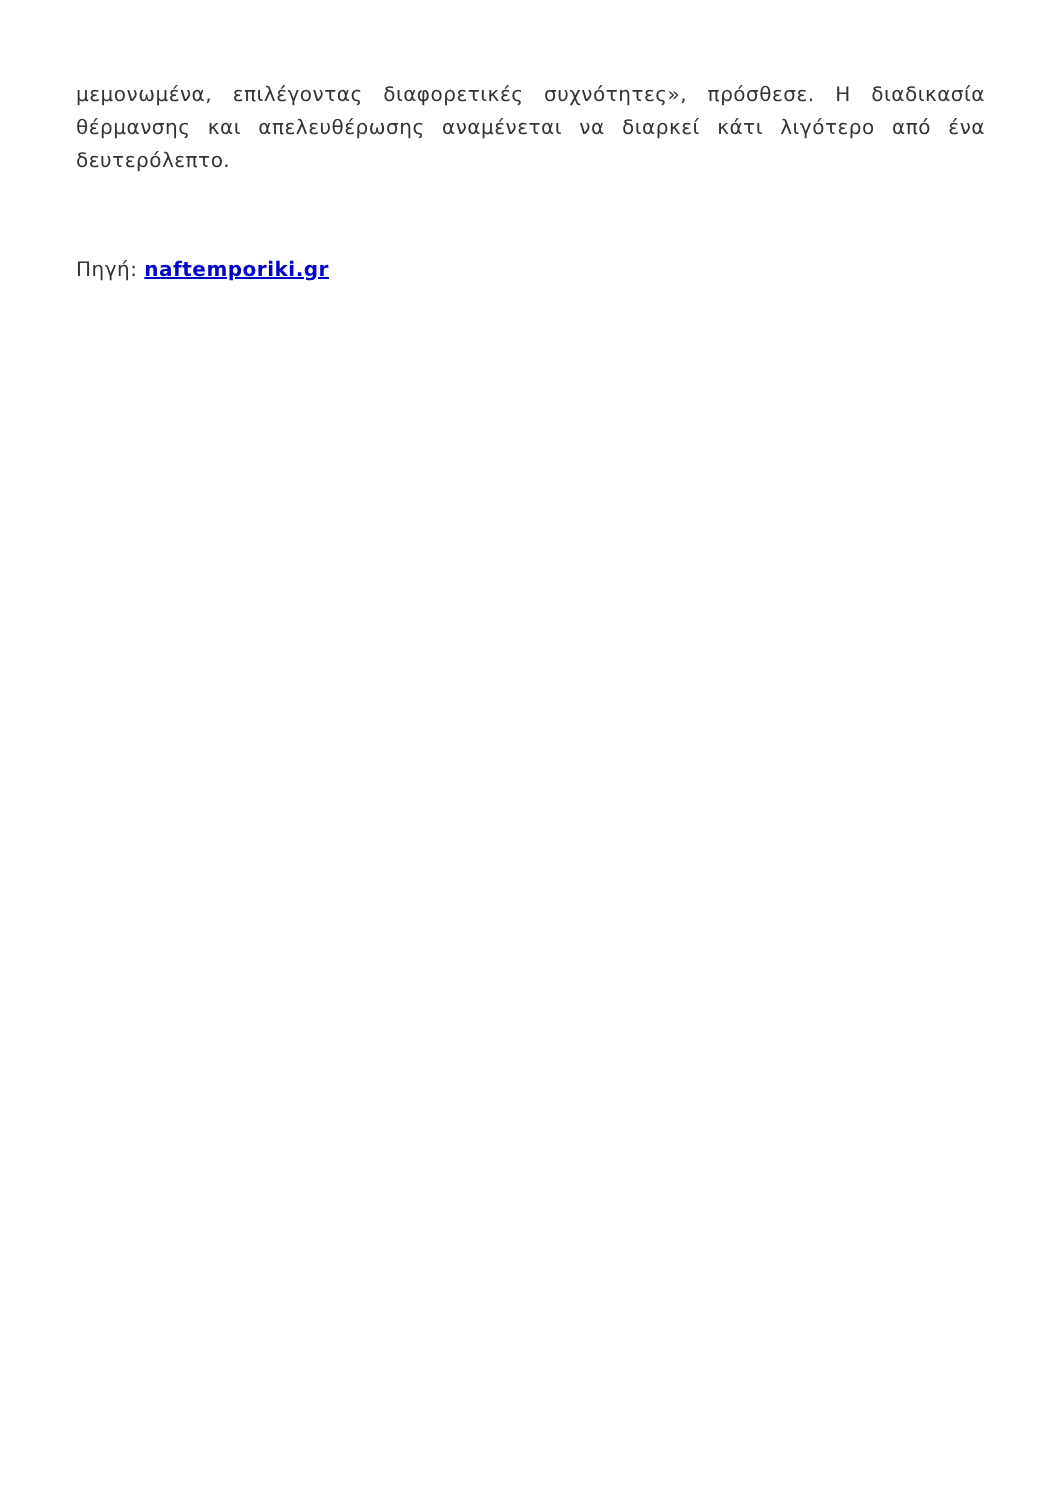μεμονωμένα, επιλέγοντας διαφορετικές συχνότητες», πρόσθεσε. Η διαδικασία θέρμανσης και απελευθέρωσης αναμένεται να διαρκεί κάτι λιγότερο από ένα δευτερόλεπτο.
Πηγή: naftemporiki.gr